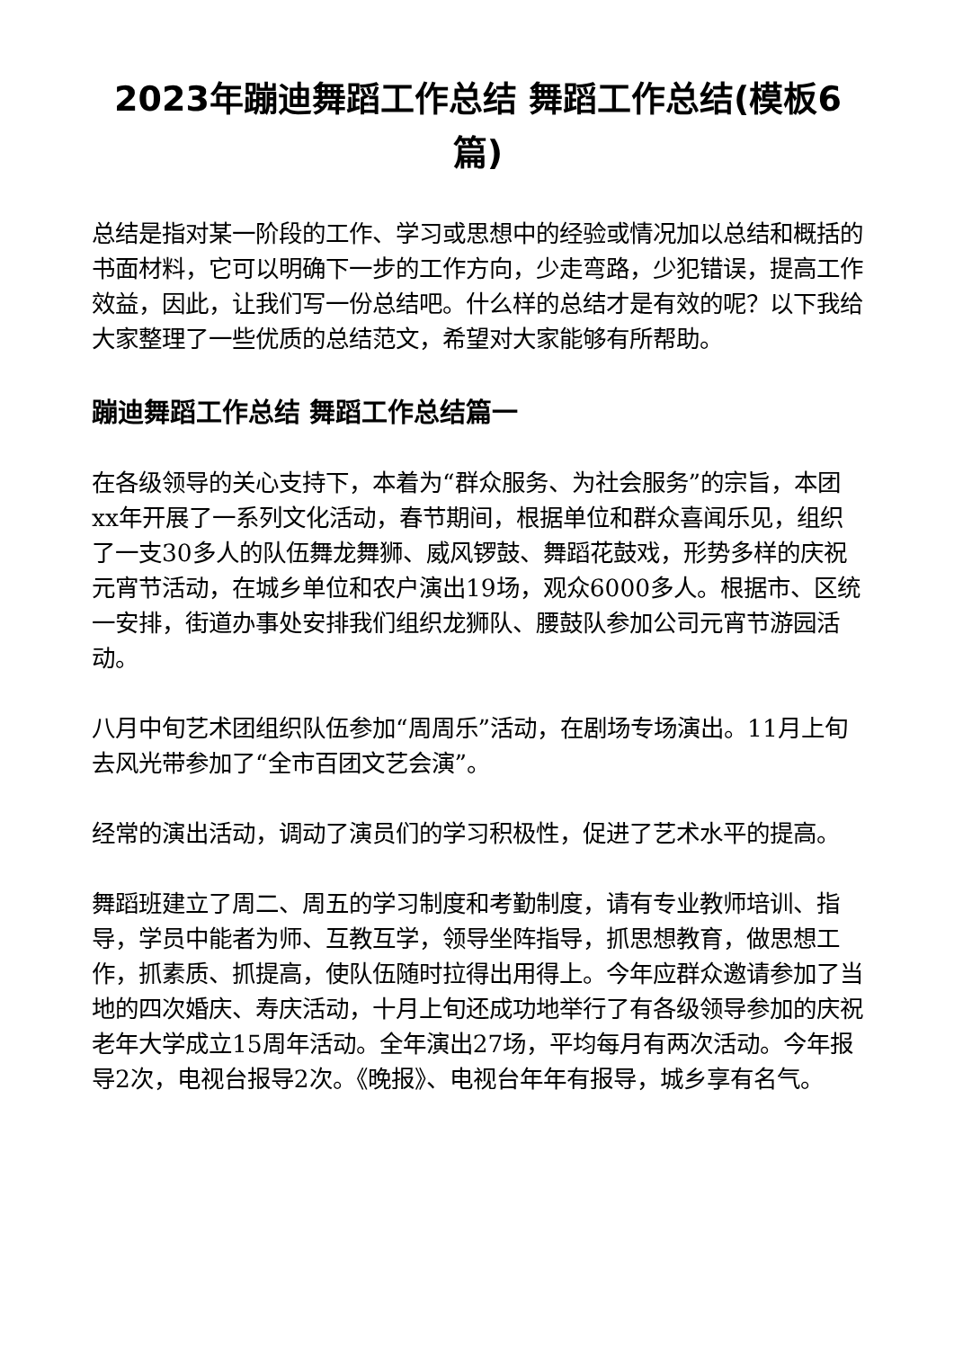2023年蹦迪舞蹈工作总结 舞蹈工作总结(模板6篇)
总结是指对某一阶段的工作、学习或思想中的经验或情况加以总结和概括的书面材料，它可以明确下一步的工作方向，少走弯路，少犯错误，提高工作效益，因此，让我们写一份总结吧。什么样的总结才是有效的呢？以下我给大家整理了一些优质的总结范文，希望对大家能够有所帮助。
蹦迪舞蹈工作总结 舞蹈工作总结篇一
在各级领导的关心支持下，本着为“群众服务、为社会服务”的宗旨，本团xx年开展了一系列文化活动，春节期间，根据单位和群众喜闻乐见，组织了一支30多人的队伍舞龙舞狮、威风锣鼓、舞蹈花鼓戏，形势多样的庆祝元宵节活动，在城乡单位和农户演出19场，观众6000多人。根据市、区统一安排，街道办事处安排我们组织龙狮队、腰鼓队参加公司元宵节游园活动。
八月中旬艺术团组织队伍参加“周周乐”活动，在剧场专场演出。11月上旬去风光带参加了“全市百团文艺会演”。
经常的演出活动，调动了演员们的学习积极性，促进了艺术水平的提高。
舞蹈班建立了周二、周五的学习制度和考勤制度，请有专业教师培训、指导，学员中能者为师、互教互学，领导坐阵指导，抓思想教育，做思想工作，抓素质、抓提高，使队伍随时拉得出用得上。今年应群众邀请参加了当地的四次婚庆、寿庆活动，十月上旬还成功地举行了有各级领导参加的庆祝老年大学成立15周年活动。全年演出27场，平均每月有两次活动。今年报导2次，电视台报导2次。《晚报》、电视台年年有报导，城乡享有名气。